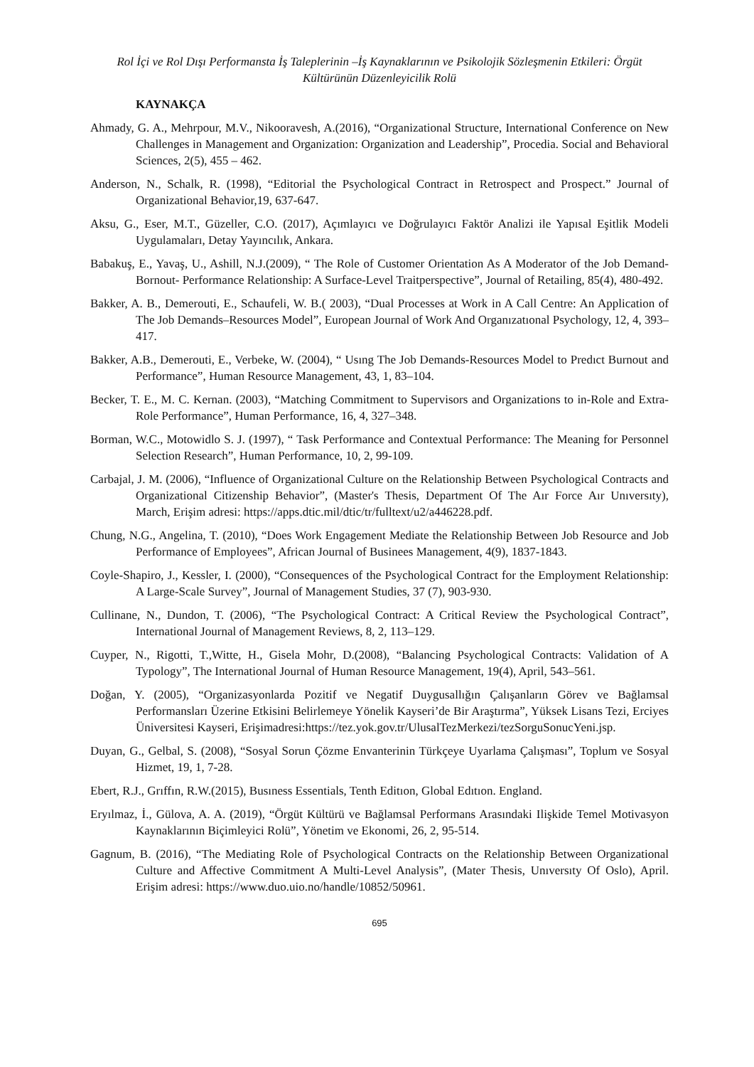Rol İçi ve Rol Dışı Performansta İş Taleplerinin –İş Kaynaklarının ve Psikolojik Sözleşmenin Etkileri: Örgüt Kültürünün Düzenleyicilik Rolü
KAYNAKÇA
Ahmady, G. A., Mehrpour, M.V., Nikooravesh, A.(2016), “Organizational Structure, International Conference on New Challenges in Management and Organization: Organization and Leadership”, Procedia. Social and Behavioral Sciences, 2(5), 455 – 462.
Anderson, N., Schalk, R. (1998), “Editorial the Psychological Contract in Retrospect and Prospect.” Journal of Organizational Behavior,19, 637-647.
Aksu, G., Eser, M.T., Güzeller, C.O. (2017), Açımlayıcı ve Doğrulayıcı Faktör Analizi ile Yapısal Eşitlik Modeli Uygulamaları, Detay Yayıncılık, Ankara.
Babakuş, E., Yavaş, U., Ashill, N.J.(2009), “ The Role of Customer Orientation As A Moderator of the Job Demand-Bornout- Performance Relationship: A Surface-Level Traitperspective”, Journal of Retailing, 85(4), 480-492.
Bakker, A. B., Demerouti, E., Schaufeli, W. B.( 2003), “Dual Processes at Work in A Call Centre: An Application of The Job Demands–Resources Model”, European Journal of Work And Organızatıonal Psychology, 12, 4, 393–417.
Bakker, A.B., Demerouti, E., Verbeke, W. (2004), “ Usıng The Job Demands-Resources Model to Predıct Burnout and Performance”, Human Resource Management, 43, 1, 83–104.
Becker, T. E., M. C. Kernan. (2003), “Matching Commitment to Supervisors and Organizations to in-Role and Extra-Role Performance”, Human Performance, 16, 4, 327–348.
Borman, W.C., Motowidlo S. J. (1997), “ Task Performance and Contextual Performance: The Meaning for Personnel Selection Research”, Human Performance, 10, 2, 99-109.
Carbajal, J. M. (2006), “Influence of Organizational Culture on the Relationship Between Psychological Contracts and Organizational Citizenship Behavior”, (Master's Thesis, Department Of The Aır Force Aır Unıversıty), March, Erişim adresi: https://apps.dtic.mil/dtic/tr/fulltext/u2/a446228.pdf.
Chung, N.G., Angelina, T. (2010), “Does Work Engagement Mediate the Relationship Between Job Resource and Job Performance of Employees”, African Journal of Businees Management, 4(9), 1837-1843.
Coyle-Shapiro, J., Kessler, I. (2000), “Consequences of the Psychological Contract for the Employment Relationship: A Large-Scale Survey”, Journal of Management Studies, 37 (7), 903-930.
Cullinane, N., Dundon, T. (2006), “The Psychological Contract: A Critical Review the Psychological Contract”, International Journal of Management Reviews, 8, 2, 113–129.
Cuyper, N., Rigotti, T.,Witte, H., Gisela Mohr, D.(2008), “Balancing Psychological Contracts: Validation of A Typology”, The International Journal of Human Resource Management, 19(4), April, 543–561.
Doğan, Y. (2005), “Organizasyonlarda Pozitif ve Negatif Duygusallığın Çalışanların Görev ve Bağlamsal Performansları Üzerine Etkisini Belirlemeye Yönelik Kayseri’de Bir Araştırma”, Yüksek Lisans Tezi, Erciyes Üniversitesi Kayseri, Erişimadresi:https://tez.yok.gov.tr/UlusalTezMerkezi/tezSorguSonucYeni.jsp.
Duyan, G., Gelbal, S. (2008), “Sosyal Sorun Çözme Envanterinin Türkçeye Uyarlama Çalışması”, Toplum ve Sosyal Hizmet, 19, 1, 7-28.
Ebert, R.J., Grıffın, R.W.(2015), Busıness Essentials, Tenth Editıon, Global Edıtıon. England.
Eryılmaz, İ., Gülova, A. A. (2019), “Örgüt Kültürü ve Bağlamsal Performans Arasındaki Ilişkide Temel Motivasyon Kaynaklarının Biçimleyici Rolü”, Yönetim ve Ekonomi, 26, 2, 95-514.
Gagnum, B. (2016), “The Mediating Role of Psychological Contracts on the Relationship Between Organizational Culture and Affective Commitment A Multi-Level Analysis”, (Mater Thesis, Unıversıty Of Oslo), April. Erişim adresi: https://www.duo.uio.no/handle/10852/50961.
695